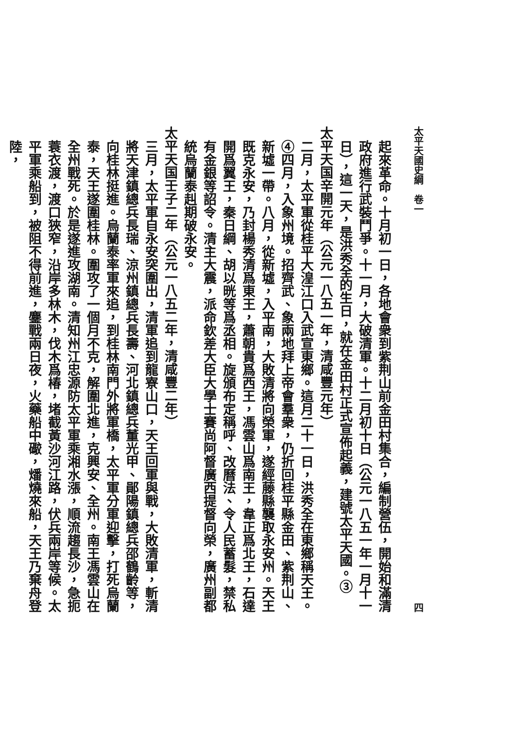太平天國史綱　卷一 四
起來革命。十月初一日，各地會衆到紫荆山前金田村集合，編制營伍，開始和滿清政府進行武裝鬥爭。十一月，大破清軍。十二月初十日（公元一八五一年一月十一日），這一天，是洪秀全的生日，就在金田村正式宣佈起義，建號太平天國。③
太平天国辛開元年（公元一八五一年，清咸豐元年）
二月，太平軍從桂平大湟江口入武宣東鄉。這月二十一日，洪秀全在東鄉稱天王。④四月，入象州境。招齊武、象兩地拜上帝會羣衆，仍折回桂平縣金田、紫荆山、新墟一帶。八月，從新墟，入平南，大敗清將向榮軍，遂經藤縣襲取永安州。天王既克永安，乃封楊秀清爲東王，蕭朝貴爲西王，馮雲山爲南王，韋正爲北王，石達開爲翼王，秦日綱、胡以晄等爲丞相。旋頒布定稱呼、改曆法、令人民蓄髮，禁私有金銀等詔令。清主大震，派命欽差大臣大學士賽尚阿督廣西提督向榮，廣州副都統烏蘭泰赳期破永安。
太平天国壬子二年（公元一八五二年，清咸豐二年）
三月，太平軍自永安突圍出，清軍追到龍寮山口，天王回軍與戰，大敗清軍，斬清將天津鎮總兵長瑞、涼州鎮總兵長壽、河北鎮總兵董光甲、鄖陽鎮總兵邵鶴齡等，向桂林挺進。烏蘭泰率軍來追，到桂林南門外將軍橋，太平軍分軍迎擊，打死烏蘭泰，天王遂圍桂林。圍攻了一個月不克，解圍北進，克興安、全州。南王馮雲山在全州戰死。於是遂進攻湖南。清知州江忠源防太平軍乘湘水漲，順流趨長沙，急扼蓑衣渡，渡口狹窄，沿岸多林木，伐木爲椿，堵截黃沙河江路，伏兵兩岸等候。太平軍乘船到，被阻不得前進，鏖戰兩日夜，火藥船中礮，燔燒來船，天王乃棄舟登陸，